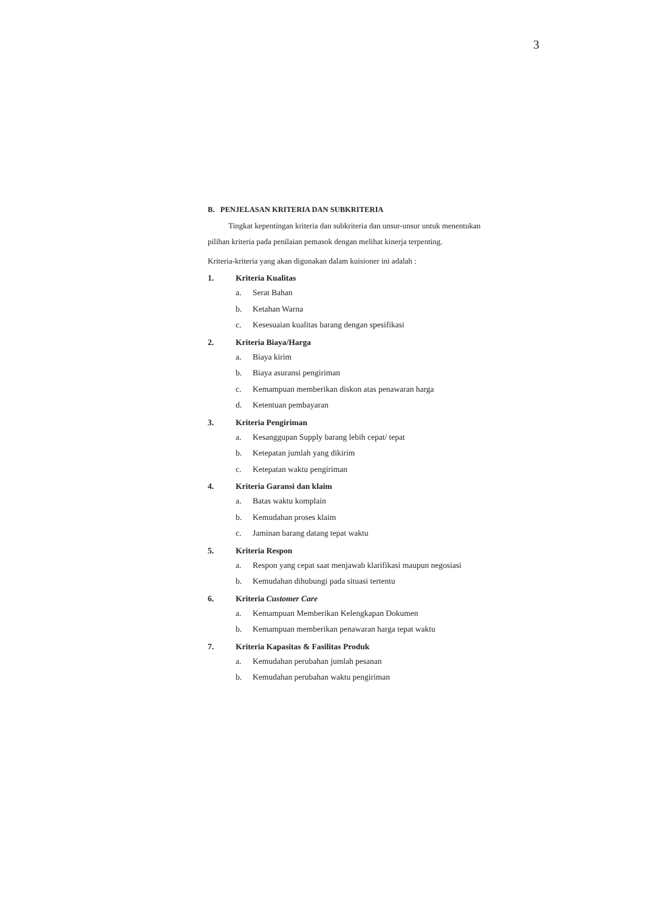3
B. PENJELASAN KRITERIA DAN SUBKRITERIA
Tingkat kepentingan kriteria dan subkriteria dan unsur-unsur untuk menentukan
pilihan kriteria pada penilaian pemasok dengan melihat kinerja terpenting.
Kriteria-kriteria yang akan digunakan dalam kuisioner ini adalah :
1. Kriteria Kualitas
a. Serat Bahan
b. Ketahan Warna
c. Kesesuaian kualitas barang dengan spesifikasi
2. Kriteria Biaya/Harga
a. Biaya kirim
b. Biaya asuransi pengiriman
c. Kemampuan memberikan diskon atas penawaran harga
d. Ketentuan pembayaran
3. Kriteria Pengiriman
a. Kesanggupan Supply barang lebih cepat/ tepat
b. Ketepatan jumlah yang dikirim
c. Ketepatan waktu pengiriman
4. Kriteria Garansi dan klaim
a. Batas waktu komplain
b. Kemudahan proses klaim
c. Jaminan barang datang tepat waktu
5. Kriteria Respon
a. Respon yang cepat saat menjawab klarifikasi maupun negosiasi
b. Kemudahan dihubungi pada situasi tertentu
6. Kriteria Customer Care
a. Kemampuan Memberikan Kelengkapan Dokumen
b. Kemampuan memberikan penawaran harga tepat waktu
7. Kriteria Kapasitas & Fasilitas Produk
a. Kemudahan perubahan jumlah pesanan
b. Kemudahan perubahan waktu pengiriman